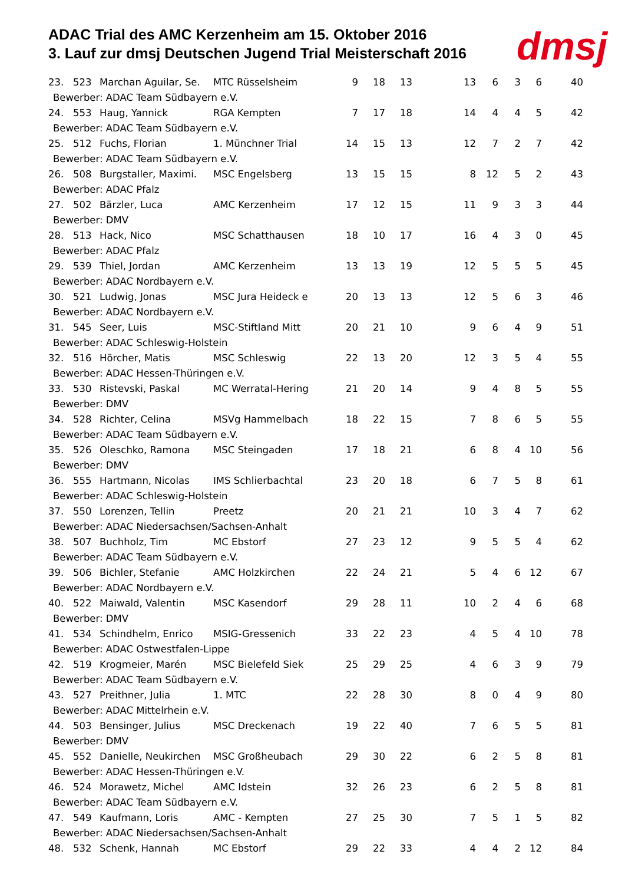ADAC Trial des AMC Kerzenheim am 15. Oktober 2016
3. Lauf zur dmsj Deutschen Jugend Trial Meisterschaft 2016
dmsj
| 23. | 523 | Marchan Aguilar, Se. | MTC Rüsselsheim | 9 | 18 | 13 | 13 | 6 | 3 | 6 | 40 |
| Bewerber: ADAC Team Südbayern e.V. | | | | | | | | | | | |
| 24. | 553 | Haug, Yannick | RGA Kempten | 7 | 17 | 18 | 14 | 4 | 4 | 5 | 42 |
| Bewerber: ADAC Team Südbayern e.V. | | | | | | | | | | | |
| 25. | 512 | Fuchs, Florian | 1. Münchner Trial | 14 | 15 | 13 | 12 | 7 | 2 | 7 | 42 |
| Bewerber: ADAC Team Südbayern e.V. | | | | | | | | | | | |
| 26. | 508 | Burgstaller, Maximi. | MSC Engelsberg | 13 | 15 | 15 | 8 | 12 | 5 | 2 | 43 |
| Bewerber: ADAC Pfalz | | | | | | | | | | | |
| 27. | 502 | Bärzler, Luca | AMC Kerzenheim | 17 | 12 | 15 | 11 | 9 | 3 | 3 | 44 |
| Bewerber: DMV | | | | | | | | | | | |
| 28. | 513 | Hack, Nico | MSC Schatthausen | 18 | 10 | 17 | 16 | 4 | 3 | 0 | 45 |
| Bewerber: ADAC Pfalz | | | | | | | | | | | |
| 29. | 539 | Thiel, Jordan | AMC Kerzenheim | 13 | 13 | 19 | 12 | 5 | 5 | 5 | 45 |
| Bewerber: ADAC Nordbayern e.V. | | | | | | | | | | | |
| 30. | 521 | Ludwig, Jonas | MSC Jura Heideck e | 20 | 13 | 13 | 12 | 5 | 6 | 3 | 46 |
| Bewerber: ADAC Nordbayern e.V. | | | | | | | | | | | |
| 31. | 545 | Seer, Luis | MSC-Stiftland Mitt | 20 | 21 | 10 | 9 | 6 | 4 | 9 | 51 |
| Bewerber: ADAC Schleswig-Holstein | | | | | | | | | | | |
| 32. | 516 | Hörcher, Matis | MSC Schleswig | 22 | 13 | 20 | 12 | 3 | 5 | 4 | 55 |
| Bewerber: ADAC Hessen-Thüringen e.V. | | | | | | | | | | | |
| 33. | 530 | Ristevski, Paskal | MC Werratal-Hering | 21 | 20 | 14 | 9 | 4 | 8 | 5 | 55 |
| Bewerber: DMV | | | | | | | | | | | |
| 34. | 528 | Richter, Celina | MSVg Hammelbach | 18 | 22 | 15 | 7 | 8 | 6 | 5 | 55 |
| Bewerber: ADAC Team Südbayern e.V. | | | | | | | | | | | |
| 35. | 526 | Oleschko, Ramona | MSC Steingaden | 17 | 18 | 21 | 6 | 8 | 4 | 10 | 56 |
| Bewerber: DMV | | | | | | | | | | | |
| 36. | 555 | Hartmann, Nicolas | IMS Schlierbachtal | 23 | 20 | 18 | 6 | 7 | 5 | 8 | 61 |
| Bewerber: ADAC Schleswig-Holstein | | | | | | | | | | | |
| 37. | 550 | Lorenzen, Tellin | Preetz | 20 | 21 | 21 | 10 | 3 | 4 | 7 | 62 |
| Bewerber: ADAC Niedersachsen/Sachsen-Anhalt | | | | | | | | | | | |
| 38. | 507 | Buchholz, Tim | MC Ebstorf | 27 | 23 | 12 | 9 | 5 | 5 | 4 | 62 |
| Bewerber: ADAC Team Südbayern e.V. | | | | | | | | | | | |
| 39. | 506 | Bichler, Stefanie | AMC Holzkirchen | 22 | 24 | 21 | 5 | 4 | 6 | 12 | 67 |
| Bewerber: ADAC Nordbayern e.V. | | | | | | | | | | | |
| 40. | 522 | Maiwald, Valentin | MSC Kasendorf | 29 | 28 | 11 | 10 | 2 | 4 | 6 | 68 |
| Bewerber: DMV | | | | | | | | | | | |
| 41. | 534 | Schindhelm, Enrico | MSIG-Gressenich | 33 | 22 | 23 | 4 | 5 | 4 | 10 | 78 |
| Bewerber: ADAC Ostwestfalen-Lippe | | | | | | | | | | | |
| 42. | 519 | Krogmeier, Marén | MSC Bielefeld Siek | 25 | 29 | 25 | 4 | 6 | 3 | 9 | 79 |
| Bewerber: ADAC Team Südbayern e.V. | | | | | | | | | | | |
| 43. | 527 | Preithner, Julia | 1. MTC | 22 | 28 | 30 | 8 | 0 | 4 | 9 | 80 |
| Bewerber: ADAC Mittelrhein e.V. | | | | | | | | | | | |
| 44. | 503 | Bensinger, Julius | MSC Dreckenach | 19 | 22 | 40 | 7 | 6 | 5 | 5 | 81 |
| Bewerber: DMV | | | | | | | | | | | |
| 45. | 552 | Danielle, Neukirchen | MSC Großheubach | 29 | 30 | 22 | 6 | 2 | 5 | 8 | 81 |
| Bewerber: ADAC Hessen-Thüringen e.V. | | | | | | | | | | | |
| 46. | 524 | Morawetz, Michel | AMC Idstein | 32 | 26 | 23 | 6 | 2 | 5 | 8 | 81 |
| Bewerber: ADAC Team Südbayern e.V. | | | | | | | | | | | |
| 47. | 549 | Kaufmann, Loris | AMC - Kempten | 27 | 25 | 30 | 7 | 5 | 1 | 5 | 82 |
| Bewerber: ADAC Niedersachsen/Sachsen-Anhalt | | | | | | | | | | | |
| 48. | 532 | Schenk, Hannah | MC Ebstorf | 29 | 22 | 33 | 4 | 4 | 2 | 12 | 84 |